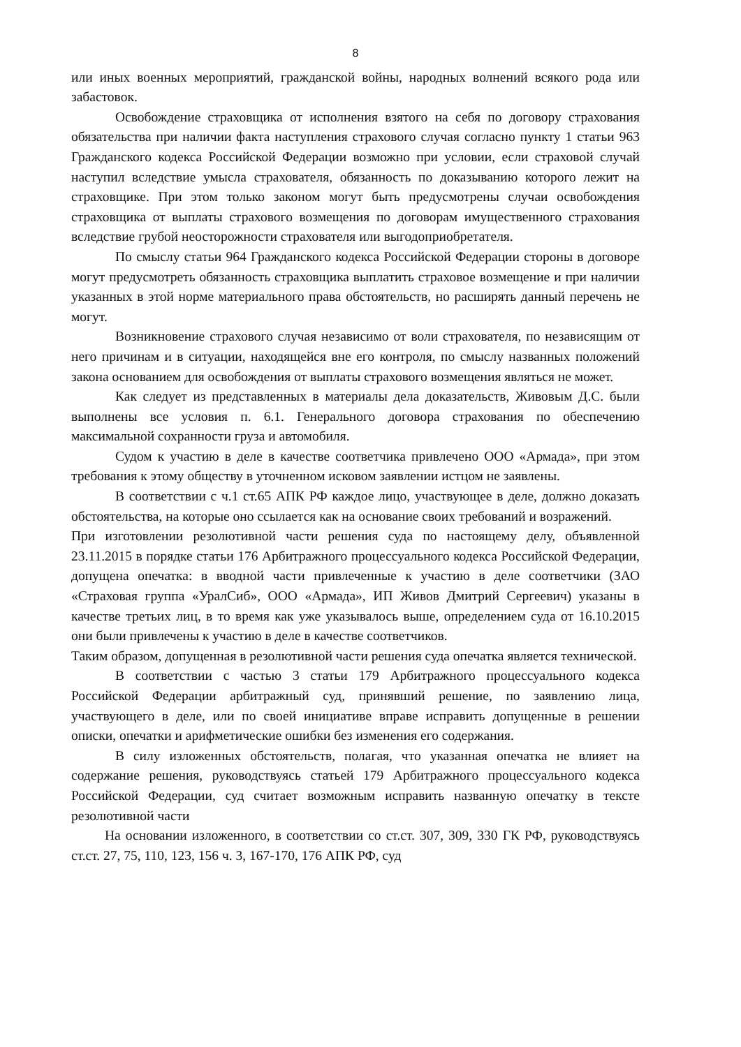8
или иных военных мероприятий, гражданской войны, народных волнений всякого рода или забастовок.
Освобождение страховщика от исполнения взятого на себя по договору страхования обязательства при наличии факта наступления страхового случая согласно пункту 1 статьи 963 Гражданского кодекса Российской Федерации возможно при условии, если страховой случай наступил вследствие умысла страхователя, обязанность по доказыванию которого лежит на страховщике. При этом только законом могут быть предусмотрены случаи освобождения страховщика от выплаты страхового возмещения по договорам имущественного страхования вследствие грубой неосторожности страхователя или выгодоприобретателя.
По смыслу статьи 964 Гражданского кодекса Российской Федерации стороны в договоре могут предусмотреть обязанность страховщика выплатить страховое возмещение и при наличии указанных в этой норме материального права обстоятельств, но расширять данный перечень не могут.
Возникновение страхового случая независимо от воли страхователя, по независящим от него причинам и в ситуации, находящейся вне его контроля, по смыслу названных положений закона основанием для освобождения от выплаты страхового возмещения являться не может.
Как следует из представленных в материалы дела доказательств, Живовым Д.С. были выполнены все условия п. 6.1. Генерального договора страхования по обеспечению максимальной сохранности груза и автомобиля.
Судом к участию в деле в качестве соответчика привлечено ООО «Армада», при этом требования к этому обществу в уточненном исковом заявлении истцом не заявлены.
В соответствии с ч.1 ст.65 АПК РФ каждое лицо, участвующее в деле, должно доказать обстоятельства, на которые оно ссылается как на основание своих требований и возражений.
При изготовлении резолютивной части решения суда по настоящему делу, объявленной 23.11.2015 в порядке статьи 176 Арбитражного процессуального кодекса Российской Федерации, допущена опечатка: в вводной части привлеченные к участию в деле соответчики (ЗАО «Страховая группа «УралСиб», ООО «Армада», ИП Живов Дмитрий Сергеевич) указаны в качестве третьих лиц, в то время как уже указывалось выше, определением суда от 16.10.2015 они были привлечены к участию в деле в качестве соответчиков.
Таким образом, допущенная в резолютивной части решения суда опечатка является технической.
В соответствии с частью 3 статьи 179 Арбитражного процессуального кодекса Российской Федерации арбитражный суд, принявший решение, по заявлению лица, участвующего в деле, или по своей инициативе вправе исправить допущенные в решении описки, опечатки и арифметические ошибки без изменения его содержания.
В силу изложенных обстоятельств, полагая, что указанная опечатка не влияет на содержание решения, руководствуясь статьей 179 Арбитражного процессуального кодекса Российской Федерации, суд считает возможным исправить названную опечатку в тексте резолютивной части
На основании изложенного, в соответствии со ст.ст. 307, 309, 330 ГК РФ, руководствуясь ст.ст. 27, 75, 110, 123, 156 ч. 3, 167-170, 176 АПК РФ, суд